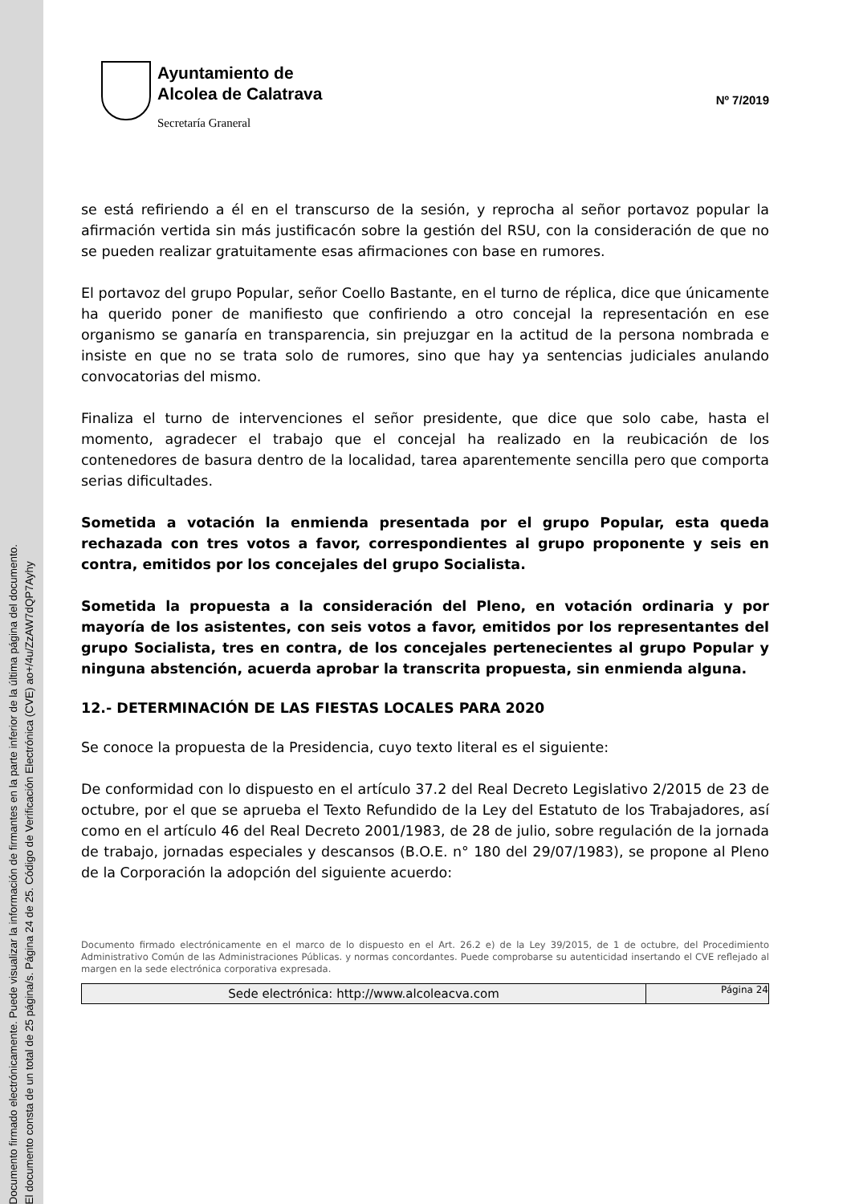Documento firmado electrónicamente. Puede visualizar la información de firmantes en la parte inferior de la última página del documento.
El documento consta de un total de 25 página/s. Página 24 de 25. Código de Verificación Electrónica (CVE) ao+/4u/ZzAW7dQP7Ayhy
Ayuntamiento de
Alcolea de Calatrava
Secretaría Graneral
Nº 7/2019
se está refiriendo a él en el transcurso de la sesión, y reprocha al señor portavoz popular la afirmación vertida sin más justificacón sobre la gestión del RSU, con la consideración de que no se pueden realizar gratuitamente esas afirmaciones con base en rumores.
El portavoz del grupo Popular, señor Coello Bastante, en el turno de réplica, dice que únicamente ha querido poner de manifiesto que confiriendo a otro concejal la representación en ese organismo se ganaría en transparencia, sin prejuzgar en la actitud de la persona nombrada e insiste en que no se trata solo de rumores, sino que hay ya sentencias judiciales anulando convocatorias del mismo.
Finaliza el turno de intervenciones el señor presidente, que dice que solo cabe, hasta el momento, agradecer el trabajo que el concejal ha realizado en la reubicación de los contenedores de basura dentro de la localidad, tarea aparentemente sencilla pero que comporta serias dificultades.
Sometida a votación la enmienda presentada por el grupo Popular, esta queda rechazada con tres votos a favor, correspondientes al grupo proponente y seis en contra, emitidos por los concejales del grupo Socialista.
Sometida la propuesta a la consideración del Pleno, en votación ordinaria y por mayoría de los asistentes, con seis votos a favor, emitidos por los representantes del grupo Socialista, tres en contra, de los concejales pertenecientes al grupo Popular y ninguna abstención, acuerda aprobar la transcrita propuesta, sin enmienda alguna.
12.- DETERMINACIÓN DE LAS FIESTAS LOCALES PARA 2020
Se conoce la propuesta de la Presidencia, cuyo texto literal es el siguiente:
De conformidad con lo dispuesto en el artículo 37.2 del Real Decreto Legislativo 2/2015 de 23 de octubre, por el que se aprueba el Texto Refundido de la Ley del Estatuto de los Trabajadores, así como en el artículo 46 del Real Decreto 2001/1983, de 28 de julio, sobre regulación de la jornada de trabajo, jornadas especiales y descansos (B.O.E. n° 180 del 29/07/1983), se propone al Pleno de la Corporación la adopción del siguiente acuerdo:
Documento firmado electrónicamente en el marco de lo dispuesto en el Art. 26.2 e) de la Ley 39/2015, de 1 de octubre, del Procedimiento Administrativo Común de las Administraciones Públicas. y normas concordantes. Puede comprobarse su autenticidad insertando el CVE reflejado al margen en la sede electrónica corporativa expresada.
Sede electrónica: http://www.alcoleacva.com
Página 24